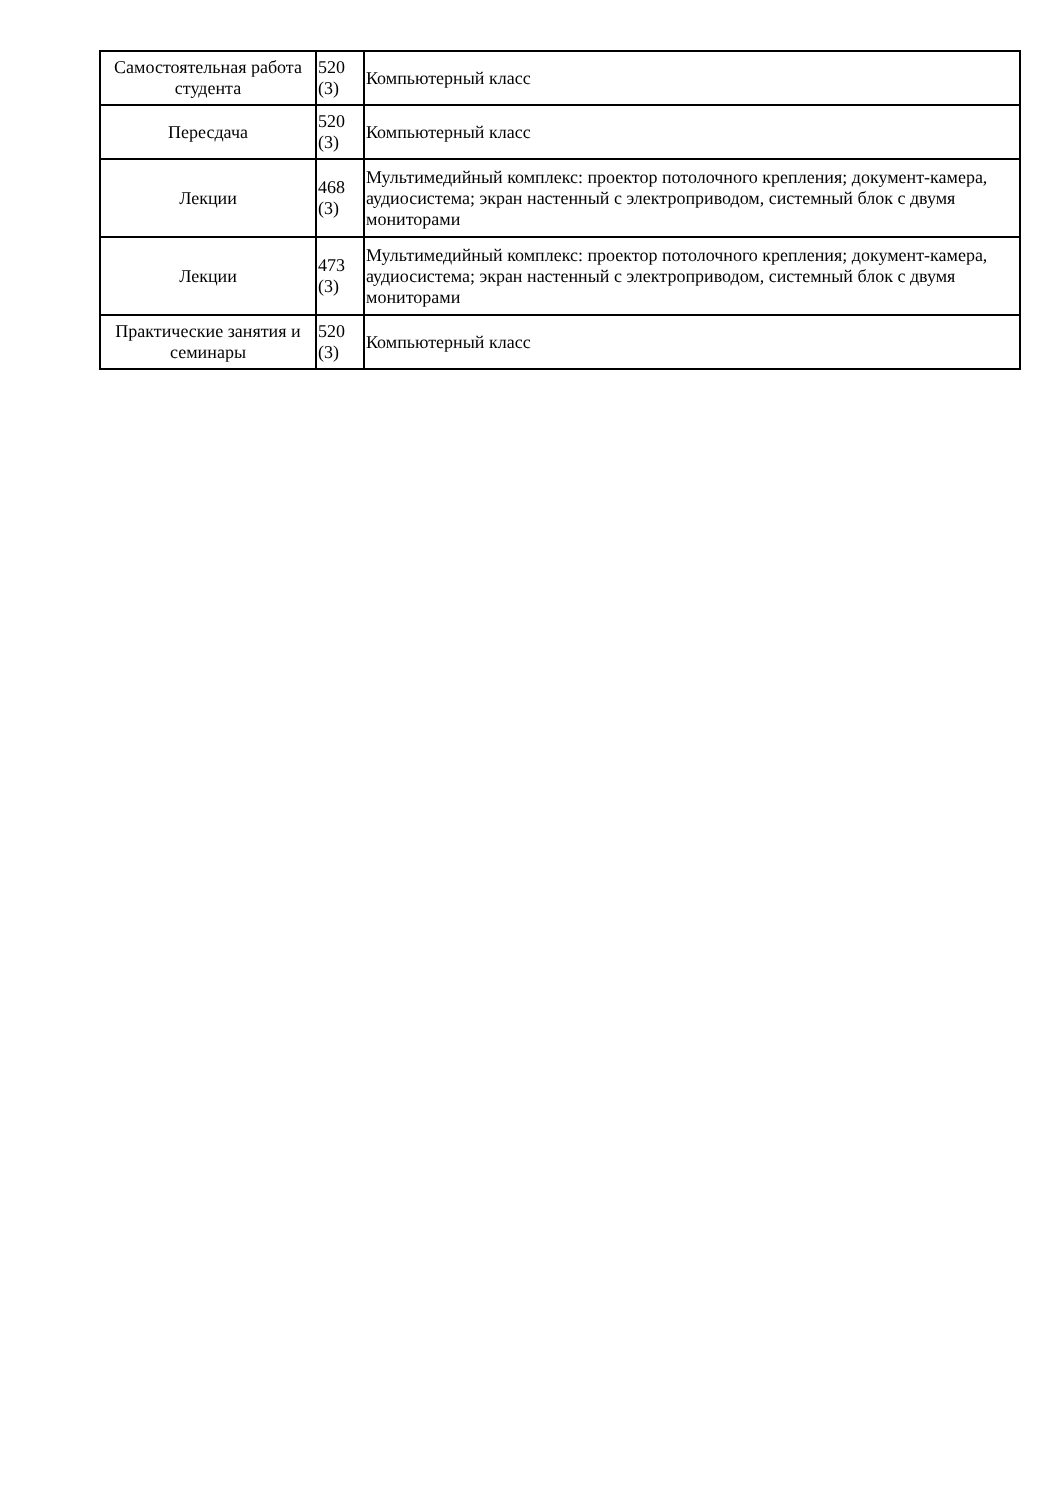| Самостоятельная работа студента | 520 (3) | Компьютерный класс |
| Пересдача | 520 (3) | Компьютерный класс |
| Лекции | 468 (3) | Мультимедийный комплекс: проектор потолочного крепления; документ-камера, аудиосистема; экран настенный с электроприводом, системный блок с двумя мониторами |
| Лекции | 473 (3) | Мультимедийный комплекс: проектор потолочного крепления; документ-камера, аудиосистема; экран настенный с электроприводом, системный блок с двумя мониторами |
| Практические занятия и семинары | 520 (3) | Компьютерный класс |